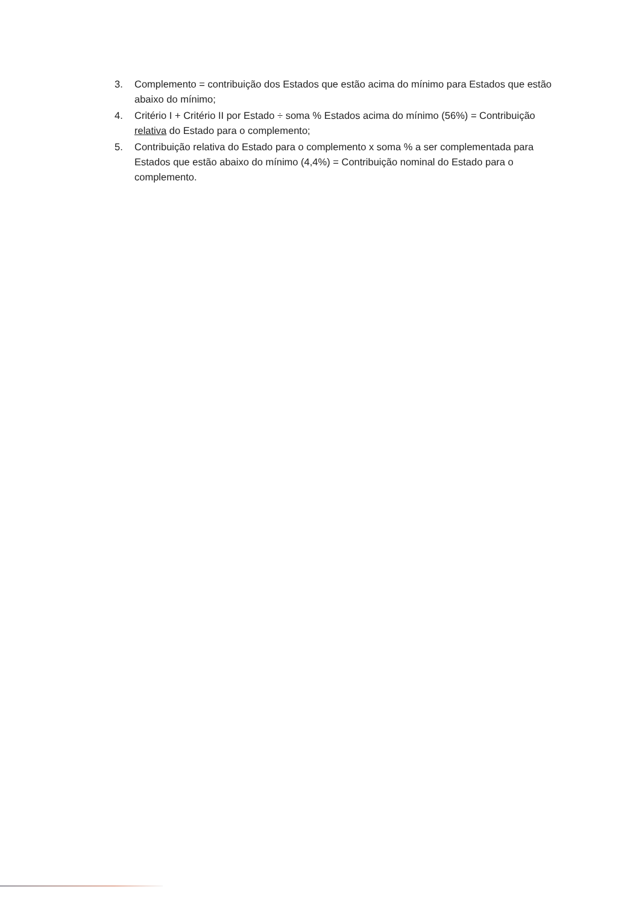3. Complemento = contribuição dos Estados que estão acima do mínimo para Estados que estão abaixo do mínimo;
4. Critério I + Critério II por Estado ÷ soma % Estados acima do mínimo (56%) = Contribuição relativa do Estado para o complemento;
5. Contribuição relativa do Estado para o complemento x soma % a ser complementada para Estados que estão abaixo do mínimo (4,4%) = Contribuição nominal do Estado para o complemento.